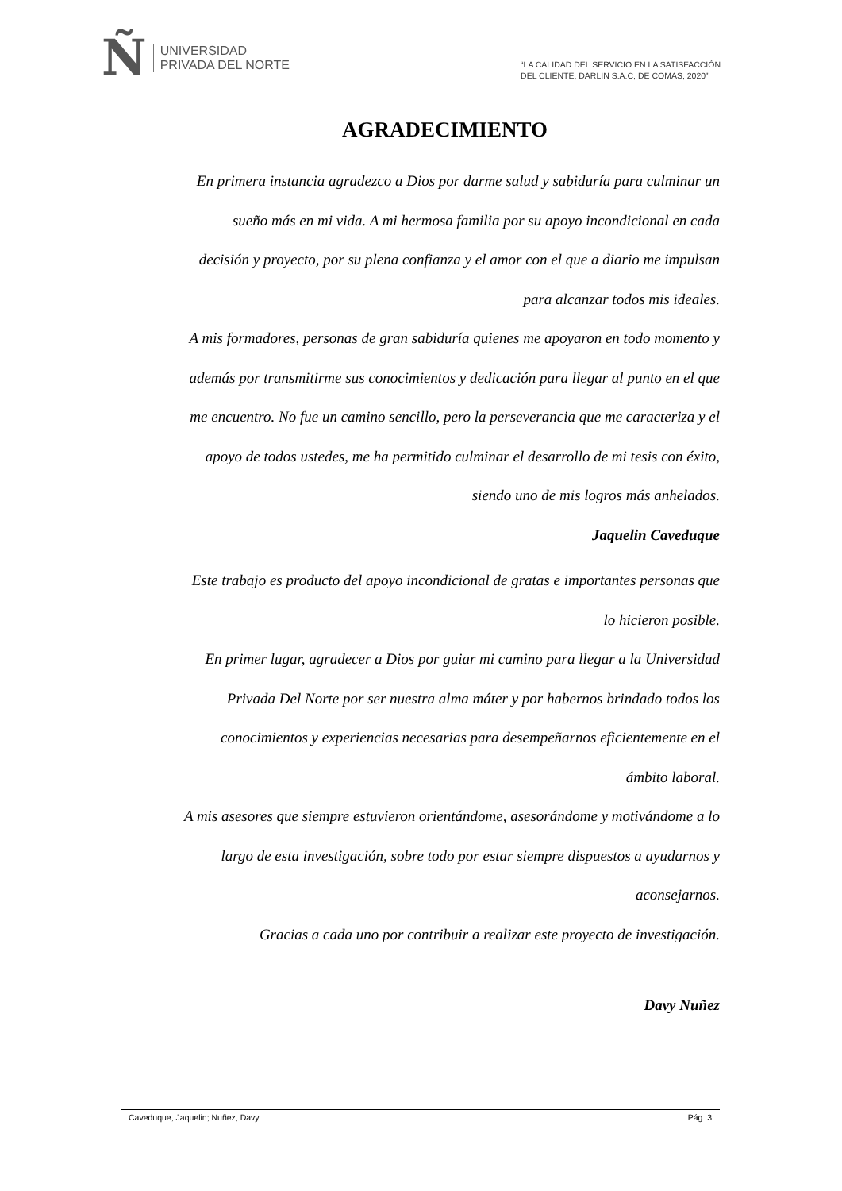Ñ
UNIVERSIDAD
PRIVADA DEL NORTE
“LA CALIDAD DEL SERVICIO EN LA SATISFACCIÓN
DEL CLIENTE, DARLIN S.A.C, DE COMAS, 2020”
AGRADECIMIENTO
En primera instancia agradezco a Dios por darme salud y sabiduría para culminar un sueño más en mi vida. A mi hermosa familia por su apoyo incondicional en cada decisión y proyecto, por su plena confianza y el amor con el que a diario me impulsan para alcanzar todos mis ideales.
A mis formadores, personas de gran sabiduría quienes me apoyaron en todo momento y además por transmitirme sus conocimientos y dedicación para llegar al punto en el que me encuentro. No fue un camino sencillo, pero la perseverancia que me caracteriza y el apoyo de todos ustedes, me ha permitido culminar el desarrollo de mi tesis con éxito, siendo uno de mis logros más anhelados.
Jaquelin Caveduque
Este trabajo es producto del apoyo incondicional de gratas e importantes personas que lo hicieron posible.
En primer lugar, agradecer a Dios por guiar mi camino para llegar a la Universidad Privada Del Norte por ser nuestra alma máter y por habernos brindado todos los conocimientos y experiencias necesarias para desempeñarnos eficientemente en el ámbito laboral.
A mis asesores que siempre estuvieron orientándome, asesorándome y motivándome a lo largo de esta investigación, sobre todo por estar siempre dispuestos a ayudarnos y aconsejarnos.
Gracias a cada uno por contribuir a realizar este proyecto de investigación.
Davy Nuñez
Caveduque, Jaquelin; Nuñez, Davy Pág. 3